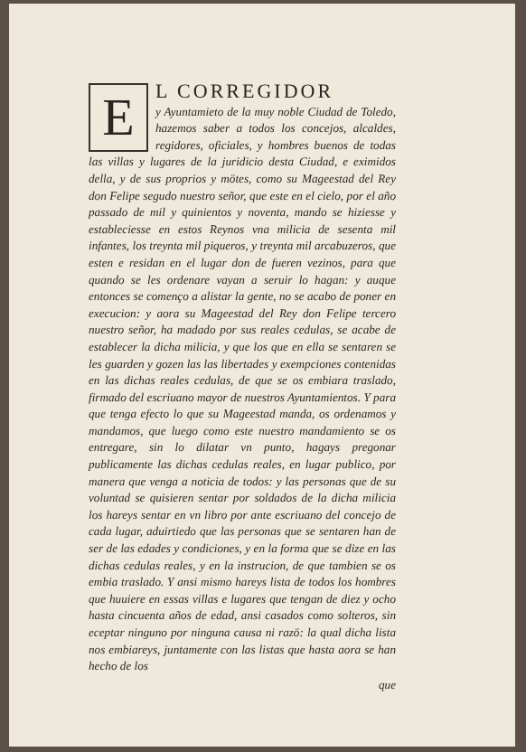E
L CORREGIDOR
y Ayuntamieto de la muy noble Ciudad de Toledo, hazemos saber a todos los concejos, alcaldes, regidores, oficiales, y hombres buenos de todas las villas y lugares de la juridicio desta Ciudad, e eximidos della, y de sus proprios y mötes, como su Mageestad del Rey don Felipe segudo nuestro señor, que este en el cielo, por el año passado de mil y quinientos y noventa, mando se hiziesse y estableciesse en estos Reynos vna milicia de sesenta mil infantes, los treynta mil piqueros, y treynta mil arcabuzeros, que esten e residan en el lugar don de fueren vezinos, para que quando se les ordenare vayan a seruir lo hagan: y auque entonces se començo a alistar la gente, no se acabo de poner en execucion: y aora su Mageestad del Rey don Felipe tercero nuestro señor, ha madado por sus reales cedulas, se acabe de establecer la dicha milicia, y que los que en ella se sentaren se les guarden y gozen las las libertades y exempciones contenidas en las dichas reales cedulas, de que se os embiara traslado, firmado del escriuano mayor de nuestros Ayuntamientos. Y para que tenga efecto lo que su Mageestad manda, os ordenamos y mandamos, que luego como este nuestro mandamiento se os entregare, sin lo dilatar vn punto, hagays pregonar publicamente las dichas cedulas reales, en lugar publico, por manera que venga a noticia de todos: y las personas que de su voluntad se quisieren sentar por soldados de la dicha milicia los hareys sentar en vn libro por ante escriuano del concejo de cada lugar, aduirtiedo que las personas que se sentaren han de ser de las edades y condiciones, y en la forma que se dize en las dichas cedulas reales, y en la instrucion, de que tambien se os embia traslado. Y ansi mismo hareys lista de todos los hombres que huuiere en essas villas e lugares que tengan de diez y ocho hasta cincuenta años de edad, ansi casados como solteros, sin eceptar ninguno por ninguna causa ni razö: la qual dicha lista nos embiareys, juntamente con las listas que hasta aora se han hecho de los
que